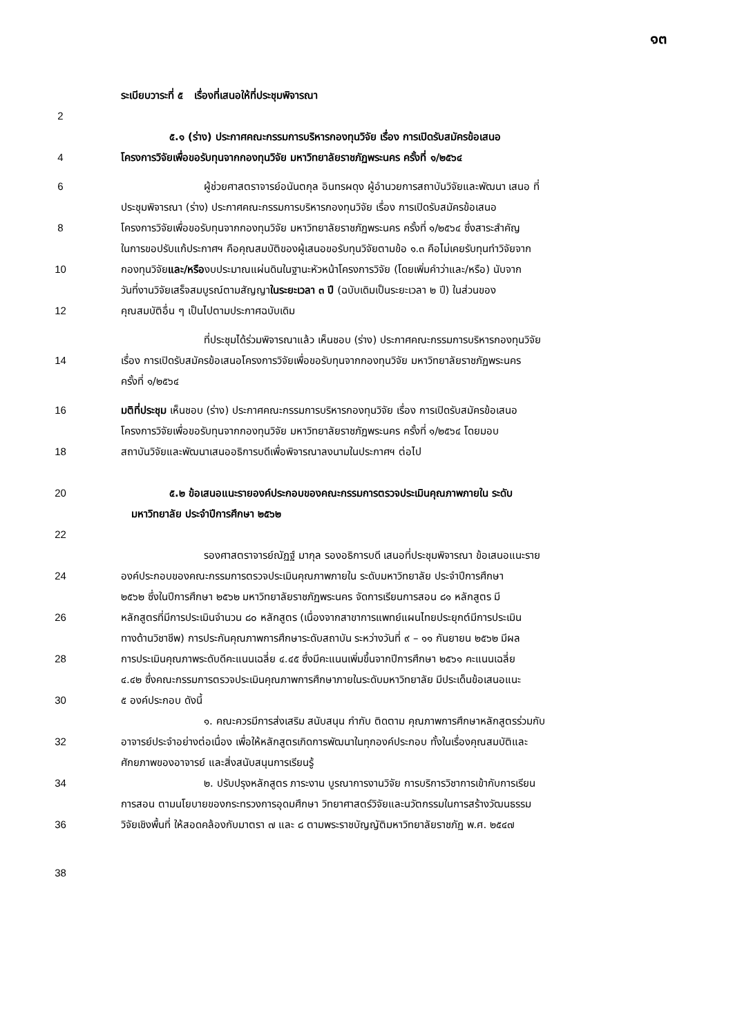๑๓
ระเบียบวาระที่ ๕ เรื่องที่เสนอให้ที่ประชุมพิจารณา
2
๕.๑ (ร่าง) ประกาศคณะกรรมการบริหารกองทุนวิจัย เรื่อง การเปิดรับสมัครข้อเสนอ
4 โครงการวิจัยเพื่อขอรับทุนจากกองทุนวิจัย มหาวิทยาลัยราชภัฏพระนคร ครั้งที่ ๑/๒๕๖๔
6 ผู้ช่วยศาสตราจารย์อนันตกุล อินทรผดุง ผู้อำนวยการสถาบันวิจัยและพัฒนา เสนอ ที่
ประชุมพิจารณา (ร่าง) ประกาศคณะกรรมการบริหารกองทุนวิจัย เรื่อง การเปิดรับสมัครข้อเสนอ
8 โครงการวิจัยเพื่อขอรับทุนจากกองทุนวิจัย มหาวิทยาลัยราชภัฏพระนคร ครั้งที่ ๑/๒๕๖๔ ซึ่งสาระสำคัญ
ในการขอปรับแก้ประกาศฯ คือคุณสมบัติของผู้เสนอขอรับทุนวิจัยตามข้อ ๑.๓ คือไม่เคยรับทุนทำวิจัยจาก
10 กองทุนวิจัยและ/หรืองบประมาณแผ่นดินในฐานะหัวหน้าโครงการวิจัย (โดยเพิ่มคำว่าและ/หรือ) นับจาก
วันที่งานวิจัยเสร็จสมบูรณ์ตามสัญญาในระยะเวลา ๓ ปี (ฉบับเดิมเป็นระยะเวลา ๒ ปี) ในส่วนของ
12 คุณสมบัติอื่น ๆ เป็นไปตามประกาศฉบับเดิม
ที่ประชุมได้ร่วมพิจารณาแล้ว เห็นชอบ (ร่าง) ประกาศคณะกรรมการบริหารกองทุนวิจัย
14 เรื่อง การเปิดรับสมัครข้อเสนอโครงการวิจัยเพื่อขอรับทุนจากกองทุนวิจัย มหาวิทยาลัยราชภัฏพระนคร
ครั้งที่ ๑/๒๕๖๔
16 มติที่ประชุม เห็นชอบ (ร่าง) ประกาศคณะกรรมการบริหารกองทุนวิจัย เรื่อง การเปิดรับสมัครข้อเสนอ
โครงการวิจัยเพื่อขอรับทุนจากกองทุนวิจัย มหาวิทยาลัยราชภัฏพระนคร ครั้งที่ ๑/๒๕๖๔ โดยมอบ
18 สถาบันวิจัยและพัฒนาเสนออธิการบดีเพื่อพิจารณาลงนามในประกาศฯ ต่อไป
20 ๕.๒ ข้อเสนอแนะรายองค์ประกอบของคณะกรรมการตรวจประเมินคุณภาพภายใน ระดับ
มหาวิทยาลัย ประจำปีการศึกษา ๒๕๖๒
22
รองศาสตราจารย์ณัฏฐ์ มากุล รองอธิการบดี เสนอที่ประชุมพิจารณา ข้อเสนอแนะราย
24 องค์ประกอบของคณะกรรมการตรวจประเมินคุณภาพภายใน ระดับมหาวิทยาลัย ประจำปีการศึกษา
๒๕๖๒ ซึ่งในปีการศึกษา ๒๕๖๒ มหาวิทยาลัยราชภัฏพระนคร จัดการเรียนการสอน ๘๑ หลักสูตร มี
26 หลักสูตรที่มีการประเมินจำนวน ๘๐ หลักสูตร (เนื่องจากสาขาการแพทย์แผนไทยประยุกต์มีการประเมิน
ทางด้านวิชาชีพ) การประกันคุณภาพการศึกษาระดับสถาบัน ระหว่างวันที่ ๙ – ๑๑ กันยายน ๒๕๖๒ มีผล
28 การประเมินคุณภาพระดับดีคะแนนเฉลี่ย ๔.๔๕ ซึ่งมีคะแนนเพิ่มขึ้นจากปีการศึกษา ๒๕๖๑ คะแนนเฉลี่ย
๔.๔๒ ซึ่งคณะกรรมการตรวจประเมินคุณภาพการศึกษาภายในระดับมหาวิทยาลัย มีประเด็นข้อเสนอแนะ
30 ๕ องค์ประกอบ ดังนี้
๑. คณะควรมีการส่งเสริม สนับสนุน กำกับ ติดตาม คุณภาพการศึกษาหลักสูตรร่วมกับ
32 อาจารย์ประจำอย่างต่อเนื่อง เพื่อให้หลักสูตรเกิดการพัฒนาในทุกองค์ประกอบ ทั้งในเรื่องคุณสมบัติและ
ศักยภาพของอาจารย์ และสิ่งสนับสนุนการเรียนรู้
34 ๒. ปรับปรุงหลักสูตร ภาระงาน บูรณาการงานวิจัย การบริการวิชาการเข้ากับการเรียน
การสอน ตามนโยบายของกระทรวงการอุดมศึกษา วิทยาศาสตร์วิจัยและนวัตกรรมในการสร้างวัฒนธรรม
36 วิจัยเชิงพื้นที่ ให้สอดคล้องกับมาตรา ๗ และ ๘ ตามพระราชบัญญัติมหาวิทยาลัยราชภัฏ พ.ศ. ๒๕๔๗
38